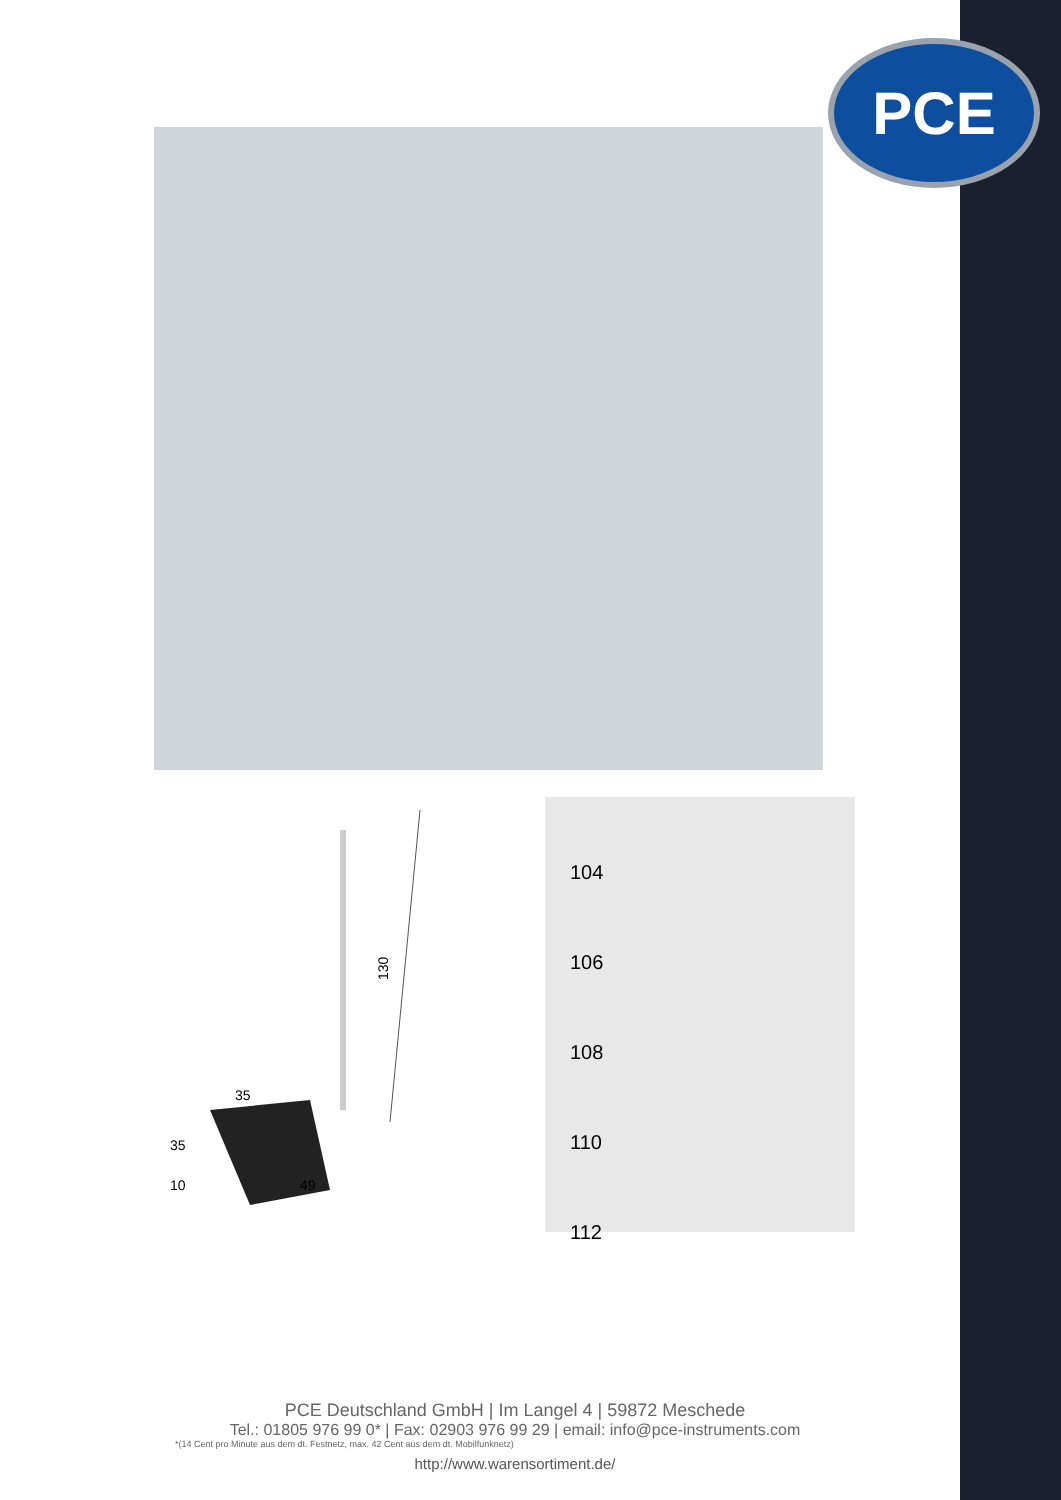PCE
130
35
35
10
49
104
106
108
110
112
PCE Deutschland GmbH | Im Langel 4 | 59872 Meschede
Tel.: 01805 976 99 0* | Fax: 02903 976 99 29 | email: info@pce-instruments.com
*(14 Cent pro Minute aus dem dt. Festnetz, max. 42 Cent aus dem dt. Mobilfunknetz)
http://www.warensortiment.de/